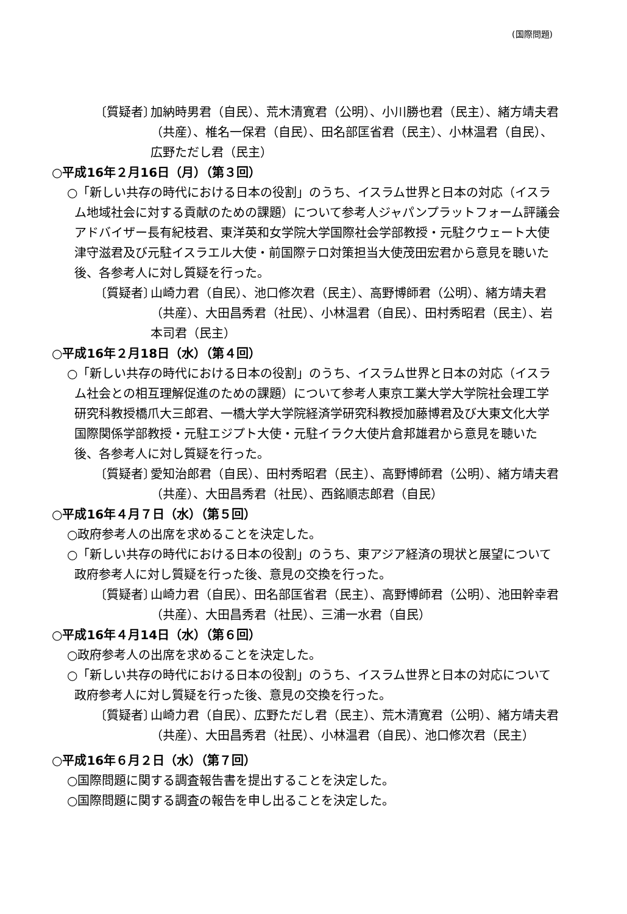(国際問題)
〔質疑者〕
加納時男君（自民）、荒木清寛君（公明）、小川勝也君（民主）、緒方靖夫君（共産）、椎名一保君（自民）、田名部匡省君（民主）、小林温君（自民）、広野ただし君（民主）
○平成16年２月16日（月）（第３回）
○「新しい共存の時代における日本の役割」のうち、イスラム世界と日本の対応（イスラム地域社会に対する貢献のための課題）について参考人ジャパンプラットフォーム評議会アドバイザー長有紀枝君、東洋英和女学院大学国際社会学部教授・元駐クウェート大使津守滋君及び元駐イスラエル大使・前国際テロ対策担当大使茂田宏君から意見を聴いた後、各参考人に対し質疑を行った。
〔質疑者〕
山崎力君（自民）、池口修次君（民主）、高野博師君（公明）、緒方靖夫君（共産）、大田昌秀君（社民）、小林温君（自民）、田村秀昭君（民主）、岩本司君（民主）
○平成16年２月18日（水）（第４回）
○「新しい共存の時代における日本の役割」のうち、イスラム世界と日本の対応（イスラム社会との相互理解促進のための課題）について参考人東京工業大学大学院社会理工学研究科教授橋爪大三郎君、一橋大学大学院経済学研究科教授加藤博君及び大東文化大学国際関係学部教授・元駐エジプト大使・元駐イラク大使片倉邦雄君から意見を聴いた後、各参考人に対し質疑を行った。
〔質疑者〕
愛知治郎君（自民）、田村秀昭君（民主）、高野博師君（公明）、緒方靖夫君（共産）、大田昌秀君（社民）、西銘順志郎君（自民）
○平成16年４月７日（水）（第５回）
○政府参考人の出席を求めることを決定した。
○「新しい共存の時代における日本の役割」のうち、東アジア経済の現状と展望について政府参考人に対し質疑を行った後、意見の交換を行った。
〔質疑者〕
山崎力君（自民）、田名部匡省君（民主）、高野博師君（公明）、池田幹幸君（共産）、大田昌秀君（社民）、三浦一水君（自民）
○平成16年４月14日（水）（第６回）
○政府参考人の出席を求めることを決定した。
○「新しい共存の時代における日本の役割」のうち、イスラム世界と日本の対応について政府参考人に対し質疑を行った後、意見の交換を行った。
〔質疑者〕
山崎力君（自民）、広野ただし君（民主）、荒木清寛君（公明）、緒方靖夫君（共産）、大田昌秀君（社民）、小林温君（自民）、池口修次君（民主）
○平成16年６月２日（水）（第７回）
○国際問題に関する調査報告書を提出することを決定した。
○国際問題に関する調査の報告を申し出ることを決定した。